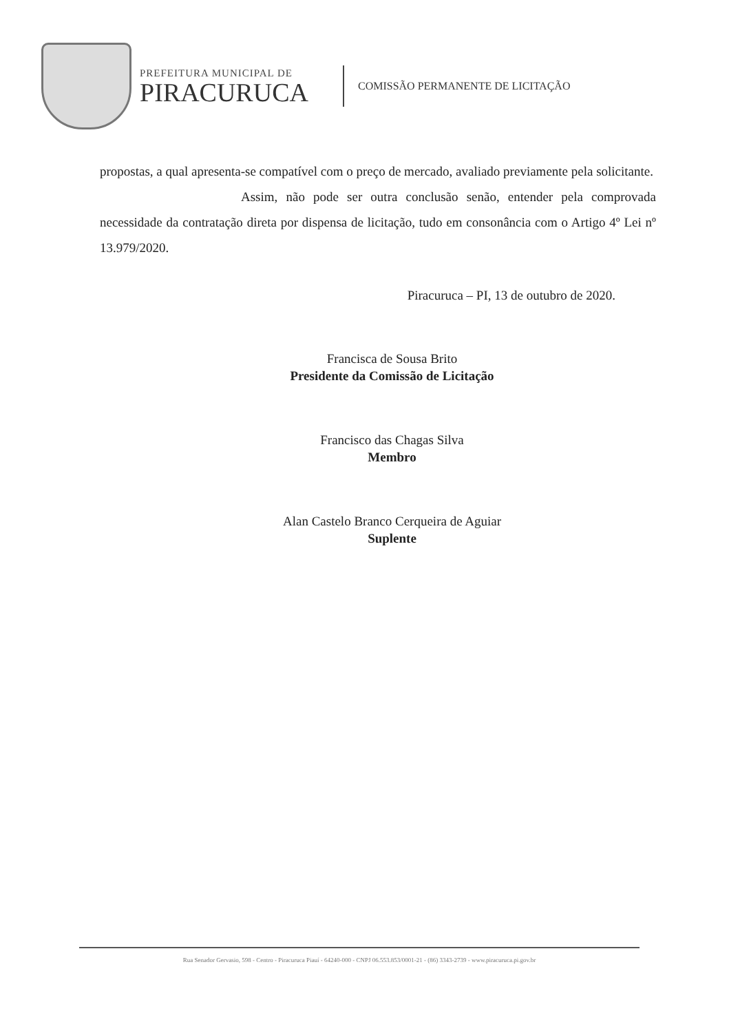PREFEITURA MUNICIPAL DE
PIRACURUCA
COMISSÃO PERMANENTE DE LICITAÇÃO
propostas, a qual apresenta-se compatível com o preço de mercado, avaliado previamente pela solicitante.
Assim, não pode ser outra conclusão senão, entender pela comprovada necessidade da contratação direta por dispensa de licitação, tudo em consonância com o Artigo 4º Lei nº 13.979/2020.
Piracuruca – PI, 13 de outubro de 2020.
Francisca de Sousa Brito
Presidente da Comissão de Licitação
Francisco das Chagas Silva
Membro
Alan Castelo Branco Cerqueira de Aguiar
Suplente
Rua Senador Gervasio, 598 - Centro - Piracuruca Piauí - 64240-000 - CNPJ 06.553.853/0001-21 - (86) 3343-2739 - www.piracuruca.pi.gov.br